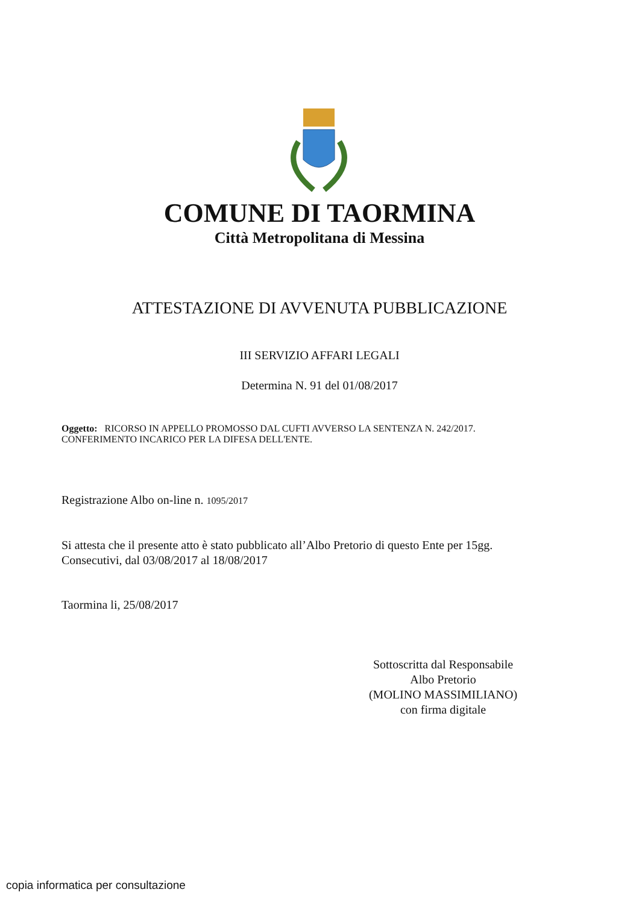COMUNE DI TAORMINA
Città Metropolitana di Messina
ATTESTAZIONE DI AVVENUTA PUBBLICAZIONE
III SERVIZIO AFFARI LEGALI
Determina N. 91 del 01/08/2017
Oggetto: RICORSO IN APPELLO PROMOSSO DAL CUFTI AVVERSO LA SENTENZA N. 242/2017. CONFERIMENTO INCARICO PER LA DIFESA DELL'ENTE.
Registrazione Albo on-line n. 1095/2017
Si attesta che il presente atto è stato pubblicato all’Albo Pretorio di questo Ente per 15gg. Consecutivi, dal 03/08/2017 al 18/08/2017
Taormina li, 25/08/2017
Sottoscritta dal Responsabile
Albo Pretorio
(MOLINO MASSIMILIANO)
con firma digitale
copia informatica per consultazione